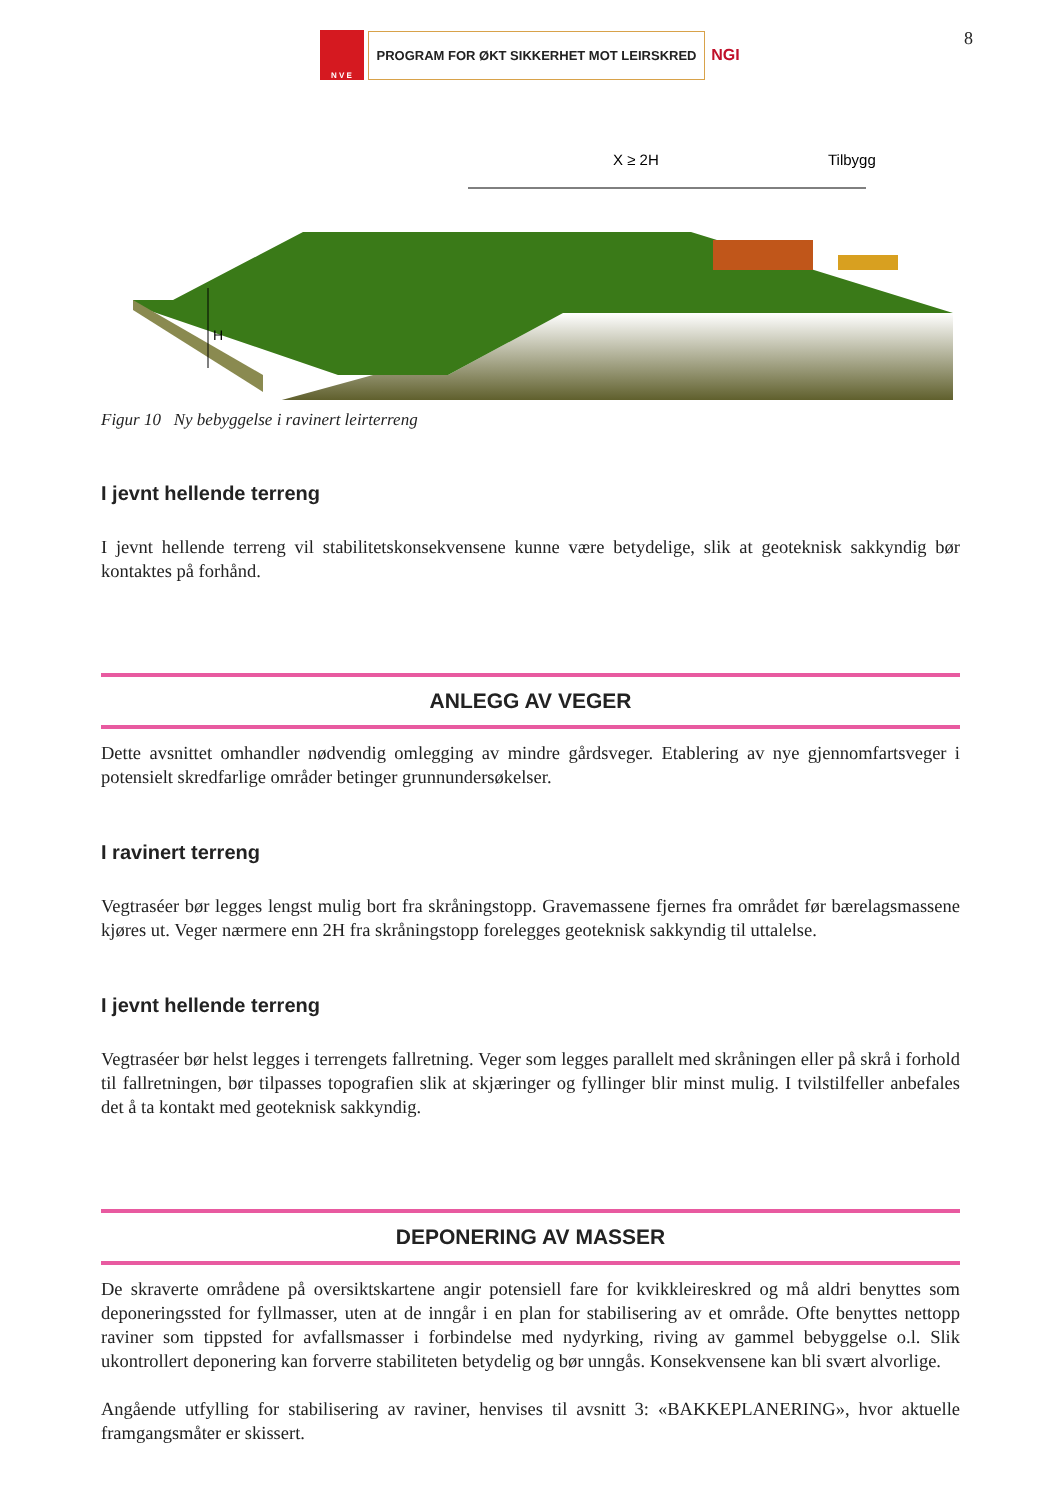8
N V E
PROGRAM FOR ØKT SIKKERHET MOT LEIRSKRED
NGI
X ≥ 2H
Tilbygg
H
Figur 10 Ny bebyggelse i ravinert leirterreng
I jevnt hellende terreng
I jevnt hellende terreng vil stabilitetskonsekvensene kunne være betydelige, slik at geoteknisk sakkyndig bør kontaktes på forhånd.
ANLEGG AV VEGER
Dette avsnittet omhandler nødvendig omlegging av mindre gårdsveger. Etablering av nye gjennomfartsveger i potensielt skredfarlige områder betinger grunnundersøkelser.
I ravinert terreng
Vegtraséer bør legges lengst mulig bort fra skråningstopp. Gravemassene fjernes fra området før bærelagsmassene kjøres ut. Veger nærmere enn 2H fra skråningstopp forelegges geoteknisk sakkyndig til uttalelse.
I jevnt hellende terreng
Vegtraséer bør helst legges i terrengets fallretning. Veger som legges parallelt med skråningen eller på skrå i forhold til fallretningen, bør tilpasses topografien slik at skjæringer og fyllinger blir minst mulig. I tvilstilfeller anbefales det å ta kontakt med geoteknisk sakkyndig.
DEPONERING AV MASSER
De skraverte områdene på oversiktskartene angir potensiell fare for kvikkleireskred og må aldri benyttes som deponeringssted for fyllmasser, uten at de inngår i en plan for stabilisering av et område. Ofte benyttes nettopp raviner som tippsted for avfallsmasser i forbindelse med nydyrking, riving av gammel bebyggelse o.l. Slik ukontrollert deponering kan forverre stabiliteten betydelig og bør unngås. Konsekvensene kan bli svært alvorlige.
Angående utfylling for stabilisering av raviner, henvises til avsnitt 3: «BAKKEPLANERING», hvor aktuelle framgangsmåter er skissert.